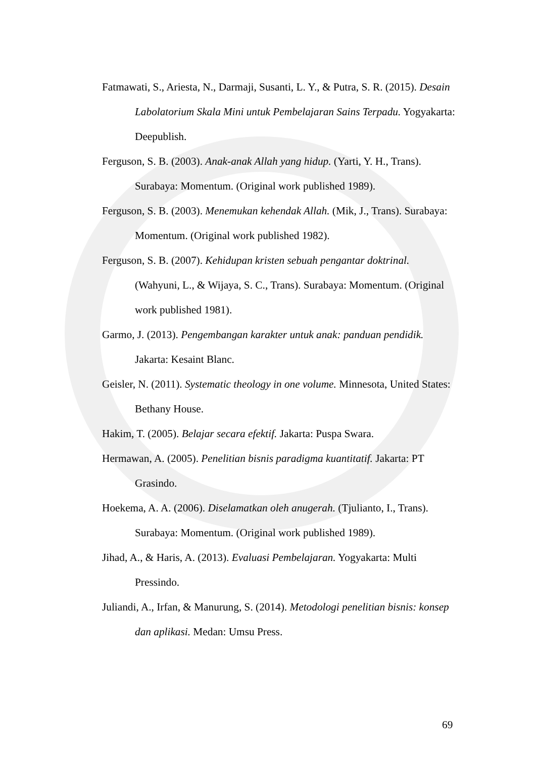Fatmawati, S., Ariesta, N., Darmaji, Susanti, L. Y., & Putra, S. R. (2015). Desain Labolatorium Skala Mini untuk Pembelajaran Sains Terpadu. Yogyakarta: Deepublish.
Ferguson, S. B. (2003). Anak-anak Allah yang hidup. (Yarti, Y. H., Trans). Surabaya: Momentum. (Original work published 1989).
Ferguson, S. B. (2003). Menemukan kehendak Allah. (Mik, J., Trans). Surabaya: Momentum. (Original work published 1982).
Ferguson, S. B. (2007). Kehidupan kristen sebuah pengantar doktrinal. (Wahyuni, L., & Wijaya, S. C., Trans). Surabaya: Momentum. (Original work published 1981).
Garmo, J. (2013). Pengembangan karakter untuk anak: panduan pendidik. Jakarta: Kesaint Blanc.
Geisler, N. (2011). Systematic theology in one volume. Minnesota, United States: Bethany House.
Hakim, T. (2005). Belajar secara efektif. Jakarta: Puspa Swara.
Hermawan, A. (2005). Penelitian bisnis paradigma kuantitatif. Jakarta: PT Grasindo.
Hoekema, A. A. (2006). Diselamatkan oleh anugerah. (Tjulianto, I., Trans). Surabaya: Momentum. (Original work published 1989).
Jihad, A., & Haris, A. (2013). Evaluasi Pembelajaran. Yogyakarta: Multi Pressindo.
Juliandi, A., Irfan, & Manurung, S. (2014). Metodologi penelitian bisnis: konsep dan aplikasi. Medan: Umsu Press.
69